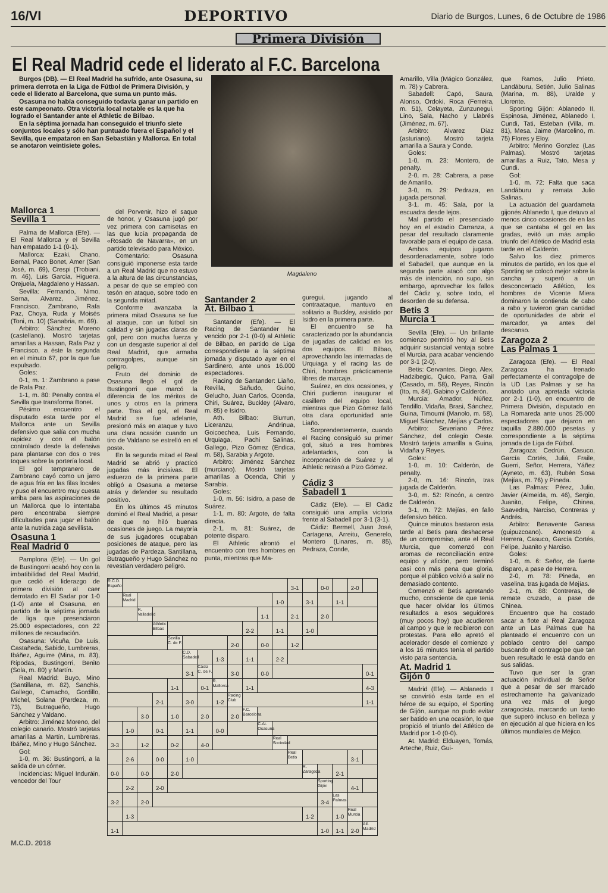16/VI DEPORTIVO Diario de Burgos, Lunes, 6 de Octubre de 1986
Primera División
El Real Madrid cede el liderato al F.C. Barcelona
Burgos (DB). — El Real Madrid ha sufrido, ante Osasuna, su primera derrota en la Liga de Fútbol de Primera División, y cede el liderato al Barcelona, que suma un punto más.
Osasuna no había conseguido todavía ganar un partido en este campeonato. Otra victoria local notable es la que ha logrado el Santander ante el Athletic de Bilbao.
En la séptima jornada han conseguido el triunfo siete conjuntos locales y sólo han puntuado fuera el Español y el Sevilla, que empataron en San Sebastián y Mallorca. En total se anotaron veintisiete goles.
Magdaleno
Mallorca 1
Sevilla 1
Palma de Mallorca (Efe). — El Real Mallorca y el Sevilla han empatado 1-1 (0-1).
Mallorca: Ezaki, Chano, Bernal, Paco Bonet, Amer (San José, m. 69), Crespi (Trobiani, m. 46), Luis García, Higuera, Orejuela, Magdaleno y Hassan.
Sevilla: Fernando, Nimo, Serna, Alvarez, Jiménez, Francisco, Zambrano, Rafa Paz, Choya, Ruda y Moisés (Toni, m. 10) (Sanabria, m. 69).
Arbitro: Sánchez Moreno (castellano). Mostró tarjetas amarillas a Hassan, Rafa Paz y Francisco, a éste la segunda en el minuto 67, por la que fue expulsado.
Goles:
0-1, m. 1: Zambrano a pase de Rafa Paz.
1-1, m. 80: Penalty contra el Sevilla que transforma Bonet.
Pésimo encuentro el disputado esta tarde por el Mallorca ante un Sevilla defensivo que salía con mucha rapidez y con el balón controlado desde la defensiva para plantarse con dos o tres toques sobre la portería local.
El gol tempranero de Zambrano cayó como un jarro de agua fría en las filas locales y puso el encuentro muy cuesta arriba para las aspiraciones de un Mallorca que lo intentaba pero encontraba siempre dificultades para jugar el balón ante la nutrida zaga sevillista.
Osasuna 1
Real Madrid 0
Pamplona (Efe). — Un gol de Bustingorri acabó hoy con la imbatibilidad del Real Madrid, que cedió el liderazgo de primera división al caer derrotado en El Sadar por 1-0 (1-0) ante el Osasuna, en partido de la séptima jornada de liga que presenciaron 25.000 espectadores, con 22 millones de recaudación.
Osasuna: Vicuña, De Luis, Castañeda, Sabido, Lumbreras, Ibáñez, Aguirre (Mina, m. 83), Rípodas, Bustingorri, Benito (Sola, m. 80) y Martín.
Real Madrid: Buyo, Mino (Santillana, m. 82), Sanchis, Gallego, Camacho, Gordillo, Michel, Solana (Pardeza, m. 73), Butragueño, Hugo Sánchez y Valdano.
Arbitro: Jiménez Moreno, del colegio canario. Mostró tarjetas amarillas a Martín, Lumbreras, Ibáñez, Mino y Hugo Sánchez.
Gol:
1-0, m. 36: Bustingorri, a la salida de un córner.
Incidencias: Miguel Induráin, vencedor del Tour
del Porvenir, hizo el saque de honor, y Osasuna jugó por vez primera con camisetas en las que lucía propaganda de «Rosado de Navarra», en un partido televisado para México.
Comentario: Osasuna consiguió imponerse esta tarde a un Real Madrid que no estuvo a la altura de las circunstancias, a pesar de que se empleó con tesón en ataque, sobre todo en la segunda mitad.
Conforme avanzaba la primera mitad Osasuna se fue al ataque, con un fútbol sin calidad y sin jugadas claras de gol, pero con mucha fuerza y con un desgaste superior al del Real Madrid, que armaba contragolpes, aunque sin peligro.
Fruto del dominio de Osasuna llegó el gol de Bustingorri que marcó la diferencia de los méritos de unos y otros en la primera parte. Tras el gol, el Real Madrid se fue adelante, presionó más en ataque y tuvo una clara ocasión cuando un tiro de Valdano se estrelló en el poste.
En la segunda mitad el Real Madrid se abrió y practicó jugadas más incisivas. El esfuerzo de la primera parte obligó a Osasuna a meterse atrás y defender su resultado positivo.
En los últimos 45 minutos dominó el Real Madrid, a pesar de que no hiló buenas ocasiones de juego. La mayoría de sus jugadores ocupaban posiciones de ataque, pero las jugadas de Pardeza, Santillana, Butragueño y Hugo Sánchez no revestían verdadero peligro.
Santander 2
At. Bilbao 1
Santander (Efe). — El Racing de Santander ha vencido por 2-1 (0-0) al Athletic de Bilbao, en partido de Liga correspondiente a la séptima jornada y disputado ayer en el Sardinero, ante unos 16.000 espectadores.
Racing de Santander: Liaño, Revilla, Sañudo, Guino, Gelucho, Juan Carlos, Ocenda, Chiri, Suárez, Buckley (Alvaro, m. 85) e Isidro.
Ath. Bilbao: Biurrun, Liceranzu, Andrinua, Goicoechea, Luis Fernando, Urquiaga, Pachi Salinas, Gallego, Pizo Gómez (Endica, m. 58), Sarabia y Argote.
Arbitro: Jiménez Sánchez (murciano). Mostró tarjetas amarillas a Ocenda, Chiri y Sarabia.
Goles:
1-0, m. 56: Isidro, a pase de Suárez.
1-1, m. 80: Argote, de falta directa.
2-1, m. 81: Suárez, de potente disparo.
El Athletic afrontó el encuentro con tres hombres en punta, mientras que Ma-
guregui, jugando al contraataque, mantuvo en solitario a Buckley, asistido por Isidro en la primera parte.
El encuentro se ha caracterizado por la abundancia de jugadas de calidad en los dos equipos. El Bilbao, aprovechando las internadas de Urquiaga y el racing las de Chiri, hombres prácticamente libres de marcaje.
Suárez, en dos ocasiones, y Chiri pudieron inaugurar el casillero del equipo local, mientras que Pizo Gómez falló otra clara oportunidad ante Liaño.
Sorprendentemente, cuando el Racing consiguió su primer gol, situó a tres hombres adelantados, con la incorporación de Suárez y el Athletic retrasó a Pizo Gómez.
Cádiz 3
Sabadell 1
Cádiz (Efe). — El Cádiz consiguió una amplia victoria frente al Sabadell por 3-1 (3-1).
Cádiz: Bermell, Juan José, Cartagena, Arreitu, Generelo, Montero (Linares, m. 85), Pedraza, Conde,
| R.C.D. Español | | | | | | | | | | | | 3-1 | | 0-0 | | 2-0 | |
| | Real Madrid | | | | | | | | | | 1-0 | | 3-1 | | 1-1 | | |
| | | R. Valladolid | | | | | | | | 1-1 | | 2-1 | | 2-0 | | | |
| | | | Athletic Bilbao | | | | | | 2-2 | | 1-1 | | 1-0 | | | | |
| | | | | Sevilla C. de F. | | | | 2-0 | | 0-0 | | 1-2 | | | | | |
| | | | | | C.D. Sabadell | | 1-3 | | 1-1 | | 2-2 | | | | | | |
| | | | | | 3-1 | Cádiz C. de F. | | 3-0 | | 0-0 | | | | | | | 0-1 |
| | | | | 1-1 | | 0-1 | R. Mallorca | | 1-1 | | | | | | | | 4-3 |
| | | | 2-1 | | 3-0 | | 1-2 | Racing Club | | | | | | | | | 1-1 |
| | | 3-0 | | 1-0 | | 2-0 | | 2-0 | F.C. Barcelona | | | | | | | | |
| | 1-0 | | 0-1 | | 1-1 | | 0-0 | | | C.At. Osasuna | | | | | | | |
| 3-3 | | 1-2 | | 0-2 | | 4-0 | | | | | Real Sociedad | | | | | | |
| | 2-6 | | 0-0 | | 1-0 | | | | | | | Real Betis | | | | 3-1 | |
| 0-0 | | 0-0 | | 2-0 | | | | | | | | | R. Zaragoza | | 2-1 | | |
| | 2-2 | | 2-0 | | | | | | | | | | | Sporting Gijón | | 4-1 | |
| 3-2 | | 2-0 | | | | | | | | | | | | 3-4 | Las Palmas | | |
| | 1-3 | | | | | | | | | | | | 1-2 | | 1-0 | Real Murcia | |
| 1-1 | | | | | | | | | | | | | | 1-0 | 1-1 | 2-0 | Atl. Madrid |
M.C.D. 2018
Amarillo, Villa (Mágico González, m. 78) y Cabrera.
Sabadell: Capó, Saura, Alonso, Ordoki, Roca (Ferreira, m. 51), Celayeta, Zunzunegui, Lino, Sala, Nacho y Llabrés (Jiménez, m. 67).
Arbitro: Alvarez Díaz (asturiano). Mostró tarjeta amarilla a Saura y Conde.
Goles:
1-0, m. 23: Montero, de penalty.
2-0, m. 28: Cabrera, a pase de Amarillo.
3-0, m. 29: Pedraza, en jugada personal.
3-1, m. 45: Sala, por la escuadra desde lejos.
Mal partido el presenciado hoy en el estadio Carranza, a pesar del resultado claramente favorable para el equipo de casa.
Ambos equipos jugaron desordenadamente, sobre todo el Sabadell, que aunque en la segunda parte atacó con algo más de intención, no supo, sin embargo, aprovechar los fallos del Cádiz y, sobre todo, el desorden de su defensa.
Betis 3
Murcia 1
Sevilla (Efe). — Un brillante comienzo permitió hoy al Betis adquirir sustancial ventaja sobre el Murcia, para acabar venciendo por 3-1 (2-0).
Betis: Cervantes, Diego, Alex, Hadzibegic, Quico, Parra, Gail (Casado, m. 58), Reyes, Rincón (Ito, m. 84), Gabino y Calderón.
Murcia: Amador, Núñez, Tendillo, Vidaña, Brasi, Sánchez, Guina, Timoumi (Manolo, m. 58), Miguel Sánchez, Mejías y Carlos.
Arbitro: Severiano Pérez Sánchez, del colegio Oeste. Mostró tarjeta amarilla a Guina, Vidaña y Reyes.
Goles:
1-0, m. 10: Calderón, de penalty.
2-0, m. 16: Rincón, tras jugada de Calderón.
3-0, m. 52: Rincón, a centro de Calderón.
3-1, m. 72: Mejías, en fallo defensivo bético.
Quince minutos bastaron esta tarde al Betis para deshacerse de un compromiso, ante el Real Murcia, que comenzó con aromas de reconciliación entre equipo y afición, pero terminó casi con más pena que gloria, porque el público volvió a salir no demasiado contento.
Comenzó el Betis apretando mucho, consciente de que tenía que hacer olvidar los últimos resultados a esos seguidores (muy pocos hoy) que acudieron al campo y que le recibieron con protestas. Para ello apretó el acelerador desde el comienzo y a los 16 minutos tenía el partido visto para sentencia.
At. Madrid 1
Gijón 0
Madrid (Efe). — Ablanedo II se convirtió esta tarde en el héroe de su equipo, el Sporting de Gijón, aunque no pudo evitar ser batido en una ocasión, lo que propició el triunfo del Atlético de Madrid por 1-0 (0-0).
At. Madrid: Elduayen, Tomás, Arteche, Ruiz, Gui-
que Ramos, Julio Prieto, Landáburu, Setién, Julio Salinas (Marina, m. 88), Uralde y Llorente.
Sporting Gijón: Ablanedo II, Espinosa, Jiménez, Ablanedo I, Cundi, Tati, Esteban (Villa, m. 81), Mesa, Jaime (Marcelino, m. 75) Flores y Eloy.
Arbitro: Merino Gonzlez (Las Palmas). Mostró tarjetas amarillas a Ruiz, Tato, Mesa y Cundi.
Gol:
1-0, m. 72: Falta que saca Landáburu y remata Julio Salinas.
La actuación del guardameta gijonés Ablanedo I, que detuvo al menos cinco ocasiones de en las que se cantaba el gol en las gradas, evitó un más amplio triunfo del Atlético de Madrid esta tarde en el Calderón.
Salvo los diez primeros minutos de partido, en los que el Sporting se colocó mejor sobre la cancha y superó a un desconcertado Atlético, los hombres de Vicente Miera dominaron la contienda de cabo a rabo y tuvieron gran cantidad de oportunidades de abrir el marcador, ya antes del descanso.
Zaragoza 2
Las Palmas 1
Zaragoza (Efe). — El Real Zaragoza ha frenado perfectamente el contragolpe de la UD Las Palmas y se ha anotado una apretada victoria por 2-1 (1-0), en encuentro de Primera División, disputado en La Romareda ante unos 25.000 espectadores que dejaron en taquilla 2.880.000 pesetas y correspondiente a la séptima jornada de Liga de Fútbol.
Zaragoza: Cedrún, Casuco, García Cortés, Juliá, Fraile, Guerri, Señor, Herrera, Yáñez (Ayneto, m. 63), Rubén Sosa (Mejías, m. 76) y Pineda.
Las Palmas: Pérez, Julio, Javier (Almeida, m. 46), Sergio, Juanito, Felipe, Chinea, Saavedra, Narciso, Contreras y Andrés.
Arbitro: Benavente Garasa (guipuzcoano). Amonestó a Herrera, Casuco, García Cortés, Felipe, Juanito y Narciso.
Goles:
1-0, m. 6: Señor, de fuerte disparo, a pase de Herrera.
2-0, m. 78: Pineda, en vaselina, tras jugada de Mejías.
2-1, m. 88: Contreras, de remate cruzado, a pase de Chinea.
Encuentro que ha costado sacar a flote al Real Zaragoza ante un Las Palmas que ha planteado el encuentro con un poblado centro del campo buscando el contragolpe que tan buen resultado le está dando en sus salidas.
Tuvo que ser la gran actuación individual de Señor que a pesar de ser marcado estrechamente ha galvanizado una vez más el juego zaragocista, marcando un tanto que superó incluso en belleza y en ejecución al que hiciera en los últimos mundiales de Méjico.